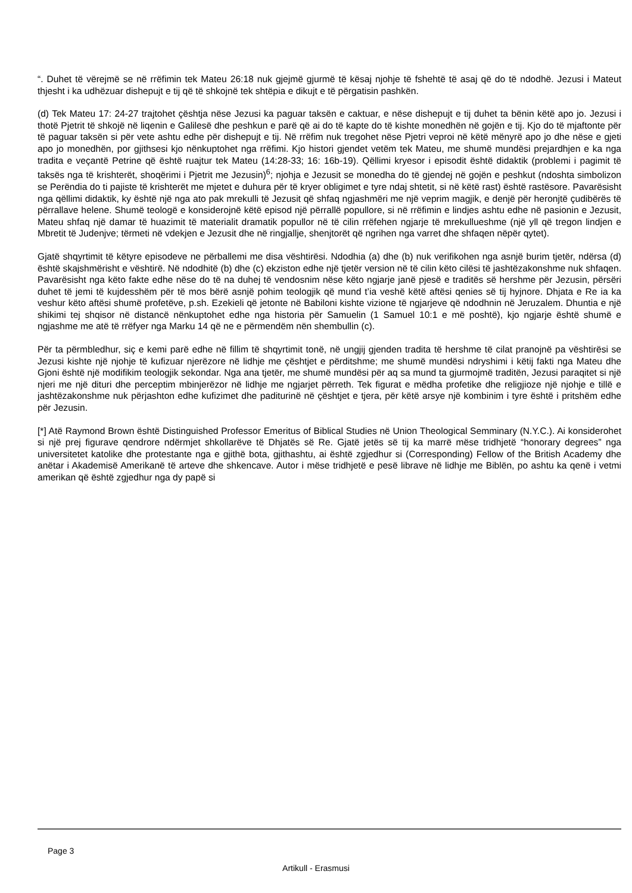“. Duhet të vërejmë se në rrëfimin tek Mateu 26:18 nuk gjejmë gjurmë të kësaj njohje të fshehtë të asaj që do të ndodhë. Jezusi i Mateut thjesht i ka udhëzuar dishepujt e tij që të shkojnë tek shtëpia e dikujt e të përgatisin pashkën.
(d) Tek Mateu 17: 24-27 trajtohet çështja nëse Jezusi ka paguar taksën e caktuar, e nëse dishepujt e tij duhet ta bënin këtë apo jo. Jezusi i thotë Pjetrit të shkojë në liqenin e Galilesë dhe peshkun e parë që ai do të kapte do të kishte monedhën në gojën e tij. Kjo do të mjaftonte për të paguar taksën si për vete ashtu edhe për dishepujt e tij. Në rrëfim nuk tregohet nëse Pjetri veproi në këtë mënyrë apo jo dhe nëse e gjeti apo jo monedhën, por gjithsesi kjo nënkuptohet nga rrëfimi. Kjo histori gjendet vetëm tek Mateu, me shumë mundësi prejardhjen e ka nga tradita e veçantë Petrine që është ruajtur tek Mateu (14:28-33; 16: 16b-19). Qëllimi kryesor i episodit është didaktik (problemi i pagimit të taksës nga të krishterët, shoqërimi i Pjetrit me Jezusin)<sup>6</sup>; njohja e Jezusit se monedha do të gjendej në gojën e peshkut (ndoshta simbolizon se Perëndia do ti pajiste të krishterët me mjetet e duhura për të kryer obligimet e tyre ndaj shtetit, si në këtë rast) është rastësore. Pavarësisht nga qëllimi didaktik, ky është një nga ato pak mrekulli të Jezusit që shfaq ngjashmëri me një veprim magjik, e denjë për heronjtë çudibërës të përrallave helene. Shumë teologë e konsiderojnë këtë episod një përrallë popullore, si në rrëfimin e lindjes ashtu edhe në pasionin e Jezusit, Mateu shfaq një damar të huazimit të materialit dramatik popullor në të cilin rrëfehen ngjarje të mrekullueshme (një yll që tregon lindjen e Mbretit të Judenjve; tërmeti në vdekjen e Jezusit dhe në ringjallje, shenjtorët që ngrihen nga varret dhe shfaqen nëpër qytet).
Gjatë shqyrtimit të këtyre episodeve ne përballemi me disa vështirësi. Ndodhia (a) dhe (b) nuk verifikohen nga asnjë burim tjetër, ndërsa (d) është skajshmërisht e vështirë. Në ndodhitë (b) dhe (c) ekziston edhe një tjetër version në të cilin këto cilësi të jashtëzakonshme nuk shfaqen. Pavarësisht nga këto fakte edhe nëse do të na duhej të vendosnim nëse këto ngjarje janë pjesë e traditës së hershme për Jezusin, përsëri duhet të jemi të kujdesshëm për të mos bërë asnjë pohim teologjik që mund t’ia veshë këtë aftësi qenies së tij hyjnore. Dhjata e Re ia ka veshur këto aftësi shumë profetëve, p.sh. Ezekieli që jetonte në Babiloni kishte vizione të ngjarjeve që ndodhnin në Jeruzalem. Dhuntia e një shikimi tej shqisor në distancë nënkuptohet edhe nga historia për Samuelin (1 Samuel 10:1 e më poshtë), kjo ngjarje është shumë e ngjashme me atë të rrëfyer nga Marku 14 që ne e përmendëm nën shembullin (c).
Për ta përmbledhur, siç e kemi parë edhe në fillim të shqyrtimit tonë, në ungjij gjenden tradita të hershme të cilat pranojnë pa vështirësi se Jezusi kishte një njohje të kufizuar njerëzore në lidhje me çështjet e përditshme; me shumë mundësi ndryshimi i këtij fakti nga Mateu dhe Gjoni është një modifikim teologjik sekondar. Nga ana tjetër, me shumë mundësi për aq sa mund ta gjurmojmë traditën, Jezusi paraqitet si një njeri me një dituri dhe perceptim mbinjerëzor në lidhje me ngjarjet përreth. Tek figurat e mëdha profetike dhe religjioze një njohje e tillë e jashtëzakonshme nuk përjashton edhe kufizimet dhe paditurinë në çështjet e tjera, për këtë arsye një kombinim i tyre është i pritshëm edhe për Jezusin.
[*] Atë Raymond Brown është Distinguished Professor Emeritus of Biblical Studies në Union Theological Semminary (N.Y.C.). Ai konsiderohet si një prej figurave qendrore ndërmjet shkollarëve të Dhjatës së Re. Gjatë jetës së tij ka marrë mëse tridhjetë “honorary degrees” nga universitetet katolike dhe protestante nga e gjithë bota, gjithashtu, ai është zgjedhur si (Corresponding) Fellow of the British Academy dhe anëtar i Akademisë Amerikanë të arteve dhe shkencave. Autor i mëse tridhjetë e pesë librave në lidhje me Biblën, po ashtu ka qenë i vetmi amerikan që është zgjedhur nga dy papë si
Page 3
Artikull - Erasmusi